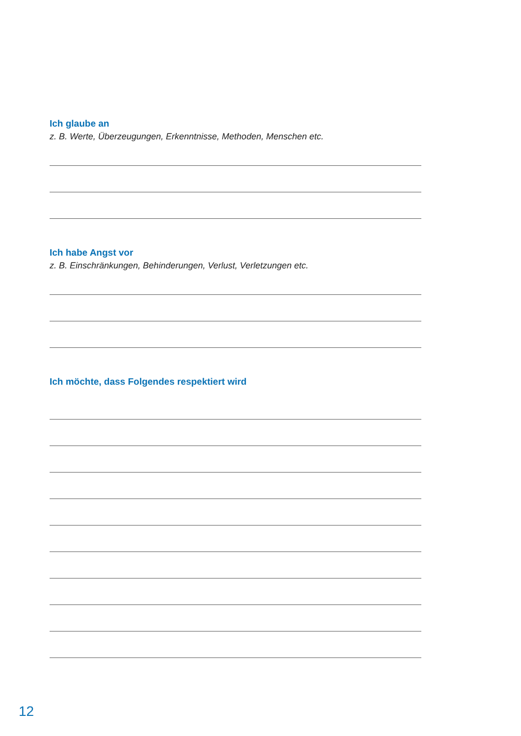Ich glaube an
z. B. Werte, Überzeugungen, Erkenntnisse, Methoden, Menschen etc.
Ich habe Angst vor
z. B. Einschränkungen, Behinderungen, Verlust, Verletzungen etc.
Ich möchte, dass Folgendes respektiert wird
12